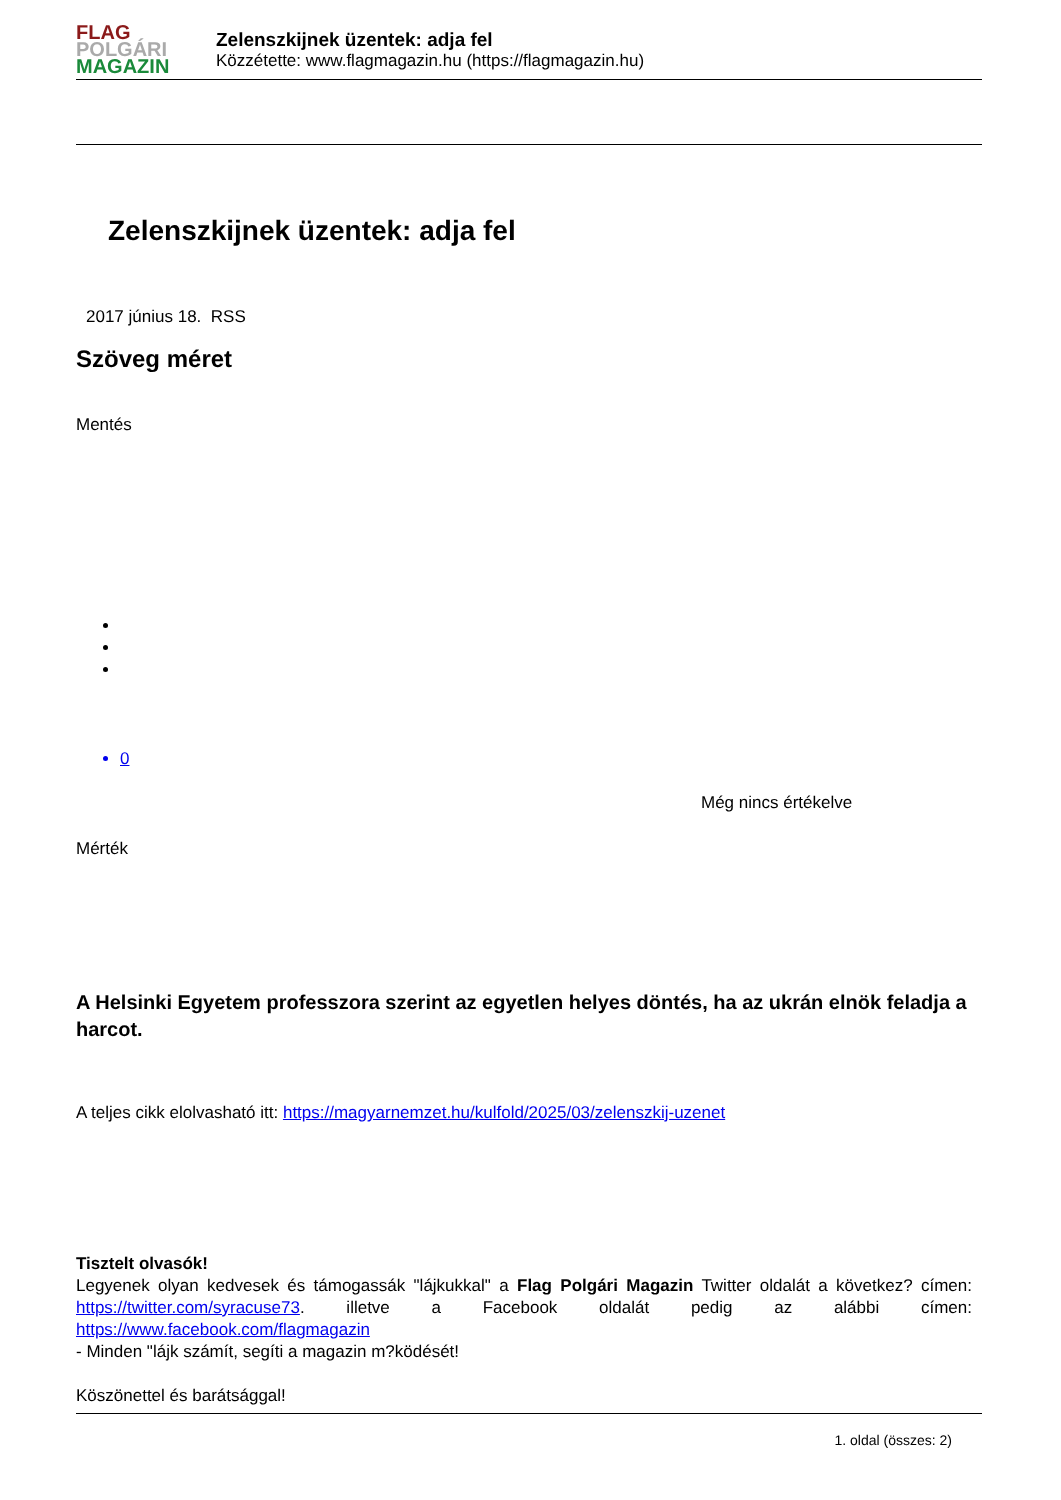FLAG
POLGÁRI
MAGAZIN
Zelenszkijnek üzentek: adja fel
Közzétette: www.flagmagazin.hu (https://flagmagazin.hu)
Zelenszkijnek üzentek: adja fel
2017 június 18. RSS
Szöveg méret
Mentés
0
Még nincs értékelve
Mérték
A Helsinki Egyetem professzora szerint az egyetlen helyes döntés, ha az ukrán elnök feladja a harcot.
A teljes cikk elolvasható itt: https://magyarnemzet.hu/kulfold/2025/03/zelenszkij-uzenet
Tisztelt olvasók!
Legyenek olyan kedvesek és támogassák "lájkukkal" a Flag Polgári Magazin Twitter oldalát a következ? címen: https://twitter.com/syracuse73. illetve a Facebook oldalát pedig az alábbi címen: https://www.facebook.com/flagmagazin
- Minden "lájk számít, segíti a magazin m?ködését!
Köszönettel és barátsággal!
1. oldal (összes: 2)